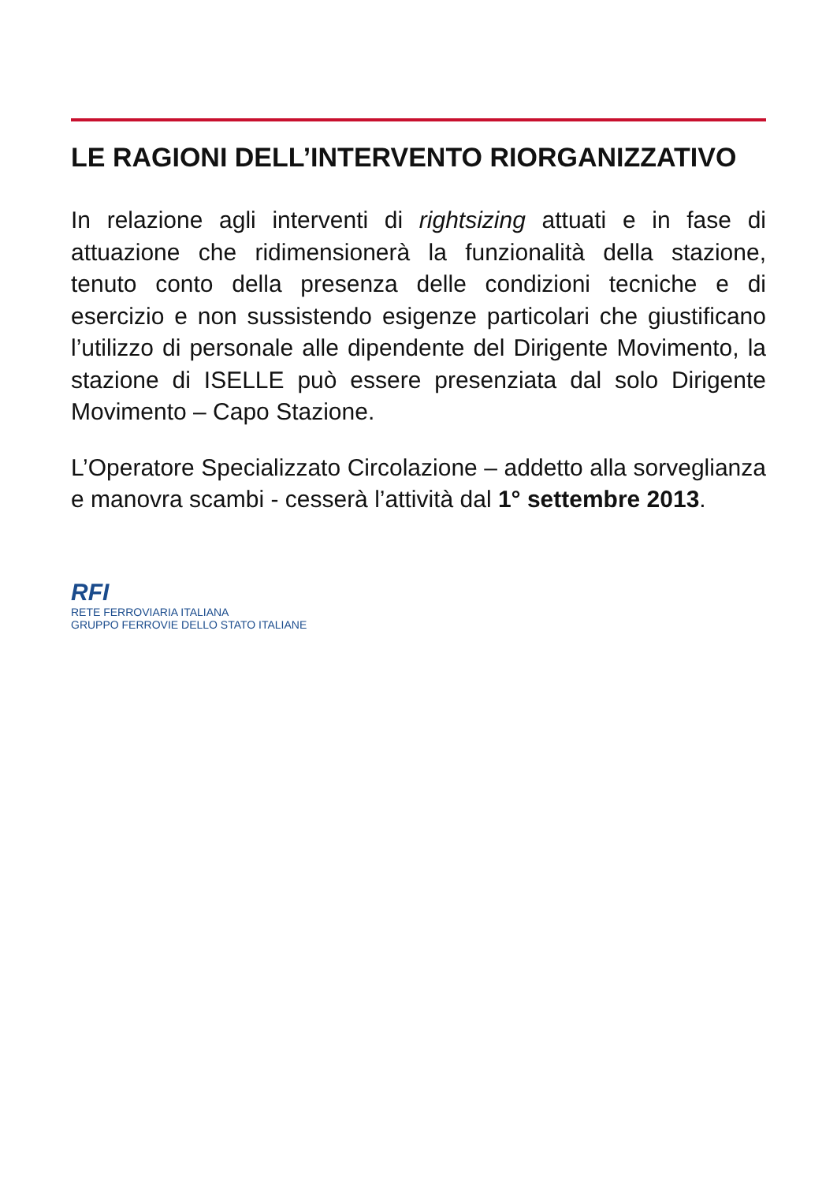LE RAGIONI DELL’INTERVENTO RIORGANIZZATIVO
In relazione agli interventi di rightsizing attuati e in fase di attuazione che ridimensionerà la funzionalità della stazione, tenuto conto della presenza delle condizioni tecniche e di esercizio e non sussistendo esigenze particolari che giustificano l’utilizzo di personale alle dipendente del Dirigente Movimento, la stazione di ISELLE può essere presenziata dal solo Dirigente Movimento – Capo Stazione.
L’Operatore Specializzato Circolazione – addetto alla sorveglianza e manovra scambi - cesserà l’attività dal 1° settembre 2013.
RFI
RETE FERROVIARIA ITALIANA
GRUPPO FERROVIE DELLO STATO ITALIANE